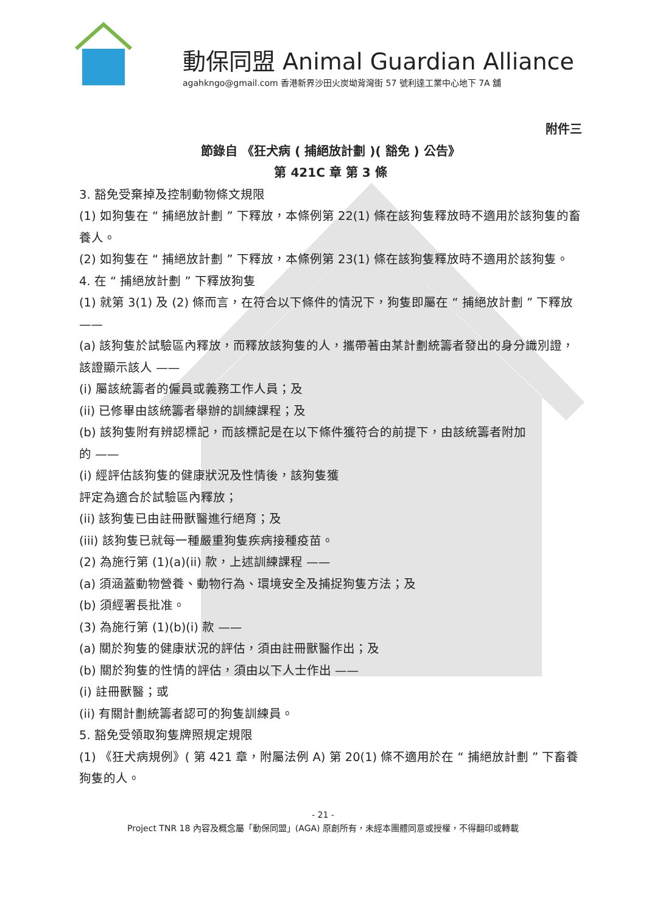動保同盟 Animal Guardian Alliance
agahkngo@gmail.com 香港新界沙田火炭坳背灣街 57 號利達工業中心地下 7A 舖
附件三
節錄自 《狂犬病 ( 捕絕放計劃 )( 豁免 ) 公告》
第 421C 章 第 3 條
3. 豁免受棄掉及控制動物條文規限
(1) 如狗隻在 “ 捕絕放計劃 ” 下釋放，本條例第 22(1) 條在該狗隻釋放時不適用於該狗隻的畜養人。
(2) 如狗隻在 “ 捕絕放計劃 ” 下釋放，本條例第 23(1) 條在該狗隻釋放時不適用於該狗隻。
4. 在 “ 捕絕放計劃 ” 下釋放狗隻
(1) 就第 3(1) 及 (2) 條而言，在符合以下條件的情況下，狗隻即屬在 “ 捕絕放計劃 ” 下釋放 ——
(a) 該狗隻於試驗區內釋放，而釋放該狗隻的人，攜帶著由某計劃統籌者發出的身分識別證，該證顯示該人 ——
(i) 屬該統籌者的僱員或義務工作人員；及
(ii) 已修畢由該統籌者舉辦的訓練課程；及
(b) 該狗隻附有辨認標記，而該標記是在以下條件獲符合的前提下，由該統籌者附加
的 ——
(i) 經評估該狗隻的健康狀況及性情後，該狗隻獲
評定為適合於試驗區內釋放；
(ii) 該狗隻已由註冊獸醫進行絕育；及
(iii) 該狗隻已就每一種嚴重狗隻疾病接種疫苗。
(2) 為施行第 (1)(a)(ii) 款，上述訓練課程 ——
(a) 須涵蓋動物營養、動物行為、環境安全及捕捉狗隻方法；及
(b) 須經署長批准。
(3) 為施行第 (1)(b)(i) 款 ——
(a) 關於狗隻的健康狀況的評估，須由註冊獸醫作出；及
(b) 關於狗隻的性情的評估，須由以下人士作出 ——
(i) 註冊獸醫；或
(ii) 有關計劃統籌者認可的狗隻訓練員。
5. 豁免受領取狗隻牌照規定規限
(1) 《狂犬病規例》( 第 421 章，附屬法例 A) 第 20(1) 條不適用於在 “ 捕絕放計劃 ” 下畜養狗隻的人。
- 21 -
Project TNR 18 內容及概念屬「動保同盟」(AGA) 原創所有，未經本團體同意或授權，不得翻印或轉載